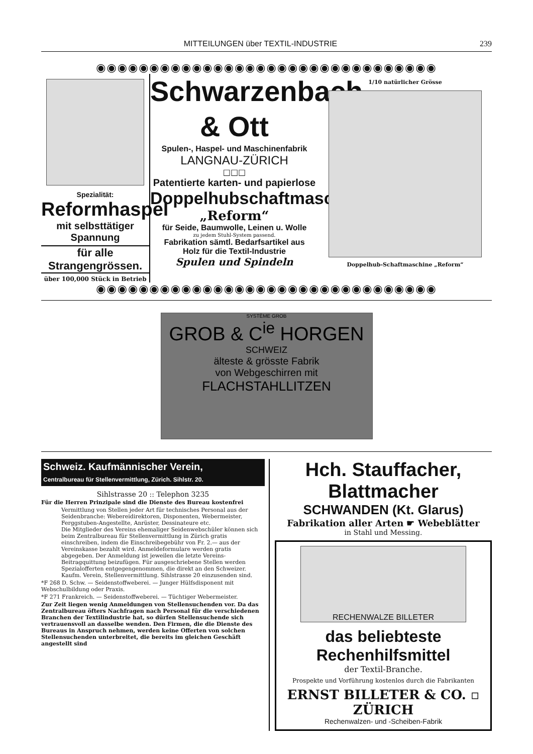MITTEILUNGEN über TEXTIL-INDUSTRIE 239
◉◉◉◉◉◉◉◉◉◉◉◉◉◉◉◉◉◉◉◉◉◉◉◉◉◉◉◉◉◉◉◉
Spezialität:
Reformhaspel
mit selbsttätiger Spannung
für alle Strangengrössen.
über 100,000 Stück in Betrieb
Schwarzenbach & Ott
Spulen-, Haspel- und Maschinenfabrik
LANGNAU-ZÜRICH
□□□
Patentierte karten- und papierlose
Doppelhubschaftmaschine
„Reform“
für Seide, Baumwolle, Leinen u. Wolle
zu jedem Stuhl-System passend.
Fabrikation sämtl. Bedarfsartikel aus
Holz für die Textil-Industrie
Spulen und Spindeln
1/10 natürlicher Grösse
Doppelhub-Schaftmaschine „Reform“
◉◉◉◉◉◉◉◉◉◉◉◉◉◉◉◉◉◉◉◉◉◉◉◉◉◉◉◉◉◉◉◉
SYSTÈME GROB
GROB & C<sup>ie</sup> HORGEN
SCHWEIZ
älteste & grösste Fabrik
von Webgeschirren mit
FLACHSTAHLLITZEN
Schweiz. Kaufmännischer Verein,
Centralbureau für Stellenvermittlung, Zürich. Sihlstr. 20.
Sihlstrasse 20 :: Telephon 3235
Für die Herren Prinzipale sind die Dienste des Bureau kostenfrei
Vermittlung von Stellen jeder Art für technisches Personal aus der Seidenbranche: Webereidirektoren, Disponenten, Webermeister, Ferggstuben-Angestellte, Anrüster, Dessinateure etc.
Die Mitglieder des Vereins ehemaliger Seidenwebschüler können sich beim Zentralbureau für Stellenvermittlung in Zürich gratis einschreiben, indem die Einschreibegebühr von Fr. 2.— aus der Vereinskasse bezahlt wird. Anmeldeformulare werden gratis abgegeben. Der Anmeldung ist jeweilen die letzte Vereins-Beitragquittung beizufügen. Für ausgeschriebene Stellen werden Spezialofferten entgegengenommen, die direkt an den Schweizer. Kaufm. Verein, Stellenvermittlung. Sihlstrasse 20 einzusenden sind.
*F 268 D. Schw. — Seidenstoffweberei. — Junger Hülfsdisponent mit Webschulbildung oder Praxis.
*F 271 Frankreich. — Seidenstoffweberei. — Tüchtiger Webermeister.
Zur Zeit liegen wenig Anmeldungen von Stellensuchenden vor. Da das Zentralbureau öfters Nachfragen nach Personal für die verschiedenen Branchen der Textilindustrie hat, so dürfen Stellensuchende sich vertrauensvoll an dasselbe wenden. Den Firmen, die die Dienste des Bureaus in Anspruch nehmen, werden keine Offerten von solchen Stellensuchenden unterbreitet, die bereits im gleichen Geschäft angestellt sind
Hch. Stauffacher, Blattmacher
SCHWANDEN (Kt. Glarus)
Fabrikation aller Arten ☛ Webeblätter
in Stahl und Messing.
RECHENWALZE BILLETER
das beliebteste Rechenhilfsmittel
der Textil-Branche.
Prospekte und Vorführung kostenlos durch die Fabrikanten
ERNST BILLETER & CO. ▫ ZÜRICH
Rechenwalzen- und -Scheiben-Fabrik